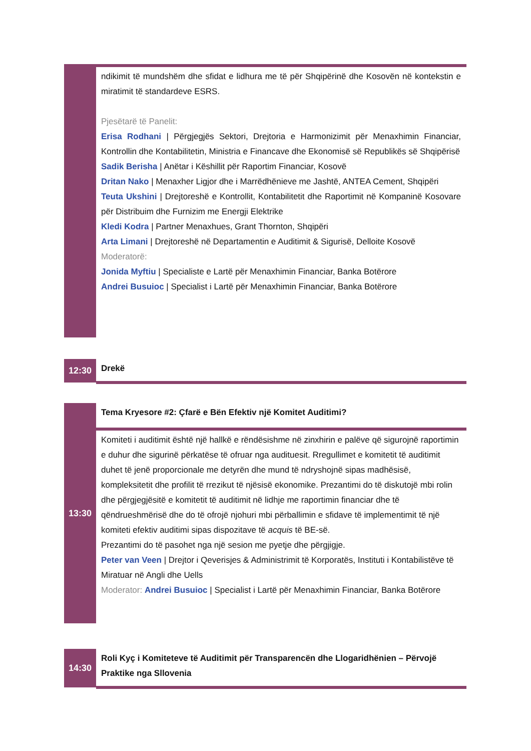| | ndikimit të mundshëm dhe sfidat e lidhura me të për Shqipërinë dhe Kosovën në kontekstin e miratimit të standardeve ESRS. Pjesëtarë të Panelit: Erisa Rodhani / Përgjegjës Sektori, Drejtoria e Harmonizimit për Menaxhimin Financiar, Kontrollin dhe Kontabilitetin, Ministria e Financave dhe Ekonomisë së Republikës së Shqipërisë Sadik Berisha / Anëtar i Këshillit për Raportim Financiar, Kosovë Dritan Nako / Menaxher Ligjor dhe i Marrëdhënieve me Jashtë, ANTEA Cement, Shqipëri Teuta Ukshini / Drejtoreshë e Kontrollit, Kontabilitetit dhe Raportimit në Kompaninë Kosovare për Distribuim dhe Furnizim me Energji Elektrike Kledi Kodra / Partner Menaxhues, Grant Thornton, Shqipëri Arta Limani / Drejtoreshë në Departamentin e Auditimit & Sigurisë, Delloite Kosovë Moderatorë: Jonida Myftiu / Specialiste e Lartë për Menaxhimin Financiar, Banka Botërore Andrei Busuioc / Specialist i Lartë për Menaxhimin Financiar, Banka Botërore |
| 12:30 | Drekë |
| 13:30 | Tema Kryesore #2: Çfarë e Bën Efektiv një Komitet Auditimi? |
| | Komiteti i auditimit është një hallkë e rëndësishme në zinxhirin e palëve që sigurojnë raportimin e duhur dhe sigurinë përkatëse të ofruar nga audituesit. Rregullimet e komitetit të auditimit duhet të jenë proporcionale me detyrën dhe mund të ndryshojnë sipas madhësisë, kompleksitetit dhe profilit të rrezikut të njësisë ekonomike. Prezantimi do të diskutojë mbi rolin dhe përgjegjësitë e komitetit të auditimit në lidhje me raportimin financiar dhe të qëndrueshmërisë dhe do të ofrojë njohuri mbi përballimin e sfidave të implementimit të një komiteti efektiv auditimi sipas dispozitave të acquis të BE-së. Prezantimi do të pasohet nga një sesion me pyetje dhe përgjigje. Peter van Veen / Drejtor i Qeverisjes & Administrimit të Korporatës, Instituti i Kontabilistëve të Miratuar në Angli dhe Uells Moderator: Andrei Busuioc / Specialist i Lartë për Menaxhimin Financiar, Banka Botërore |
| 14:30 | Roli Kyç i Komiteteve të Auditimit për Transparencën dhe Llogaridhënien – Përvojë Praktike nga Sllovenia |